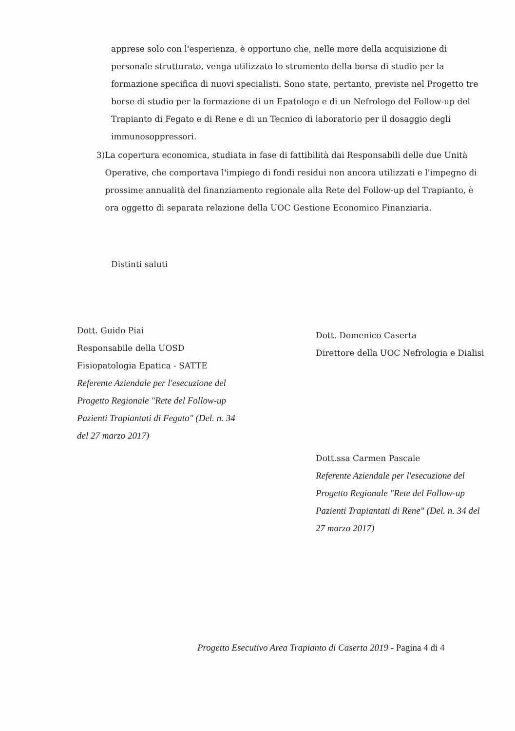apprese solo con l'esperienza, è opportuno che, nelle more della acquisizione di personale strutturato, venga utilizzato lo strumento della borsa di studio per la formazione specifica di nuovi specialisti. Sono state, pertanto, previste nel Progetto tre borse di studio per la formazione di un Epatologo e di un Nefrologo del Follow-up del Trapianto di Fegato e di Rene e di un Tecnico di laboratorio per il dosaggio degli immunosoppressori.
3) La copertura economica, studiata in fase di fattibilità dai Responsabili delle due Unità Operative, che comportava l'impiego di fondi residui non ancora utilizzati e l'impegno di prossime annualità del finanziamento regionale alla Rete del Follow-up del Trapianto, è ora oggetto di separata relazione della UOC Gestione Economico Finanziaria.
Distinti saluti
Dott. Guido Piai
Responsabile della UOSD
Fisiopatologia Epatica - SATTE
Referente Aziendale per l'esecuzione del Progetto Regionale "Rete del Follow-up Pazienti Trapiantati di Fegato" (Del. n. 34 del 27 marzo 2017)
Dott. Domenico Caserta
Direttore della UOC Nefrologia e Dialisi
Dott.ssa Carmen Pascale
Referente Aziendale per l'esecuzione del Progetto Regionale "Rete del Follow-up Pazienti Trapiantati di Rene" (Del. n. 34 del 27 marzo 2017)
Progetto Esecutivo Area Trapianto di Caserta 2019 - Pagina 4 di 4